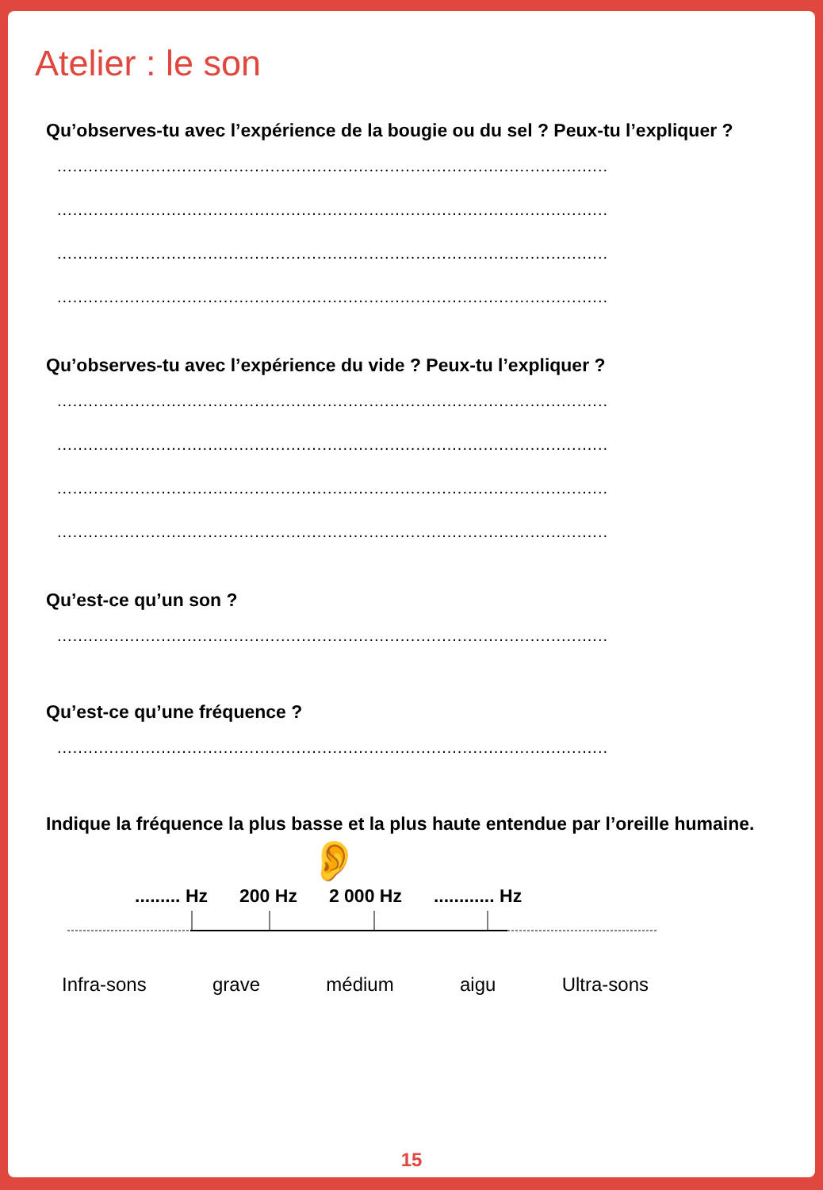Atelier : le son
Qu’observes-tu avec l’expérience de la bougie ou du sel ? Peux-tu l’expliquer ?
..........................................................................................................
..........................................................................................................
..........................................................................................................
..........................................................................................................
Qu’observes-tu avec l’expérience du vide ? Peux-tu l’expliquer ?
..........................................................................................................
..........................................................................................................
..........................................................................................................
..........................................................................................................
Qu’est-ce qu’un son ?
..........................................................................................................
Qu’est-ce qu’une fréquence ?
..........................................................................................................
Indique la fréquence la plus basse et la plus haute entendue par l’oreille humaine.
👂
......... Hz 200 Hz 2 000 Hz............ Hz
Infra-sons grave médium aigu Ultra-sons
15